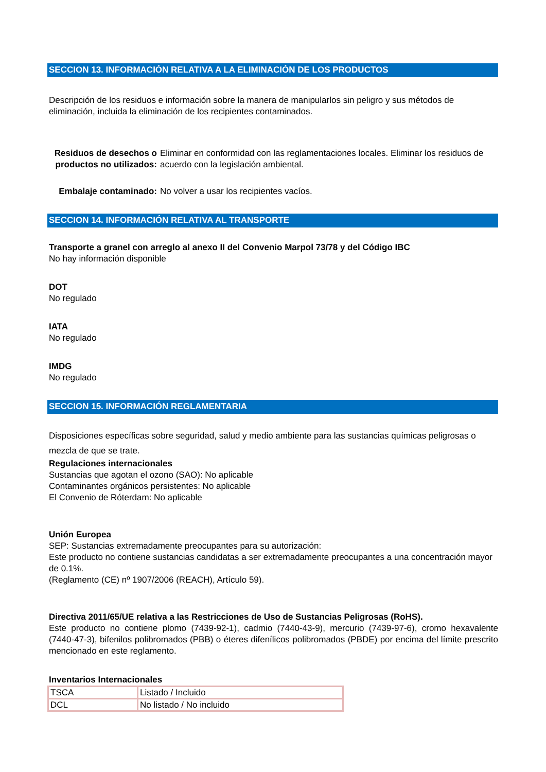SECCION 13. INFORMACIÓN RELATIVA A LA ELIMINACIÓN DE LOS PRODUCTOS
Descripción de los residuos e información sobre la manera de manipularlos sin peligro y sus métodos de eliminación, incluida la eliminación de los recipientes contaminados.
Residuos de desechos o productos no utilizados:
Eliminar en conformidad con las reglamentaciones locales. Eliminar los residuos de acuerdo con la legislación ambiental.
Embalaje contaminado:
No volver a usar los recipientes vacíos.
SECCION 14. INFORMACIÓN RELATIVA AL TRANSPORTE
Transporte a granel con arreglo al anexo II del Convenio Marpol 73/78 y del Código IBC
No hay información disponible
DOT
No regulado
IATA
No regulado
IMDG
No regulado
SECCION 15. INFORMACIÓN REGLAMENTARIA
Disposiciones específicas sobre seguridad, salud y medio ambiente para las sustancias químicas peligrosas o mezcla de que se trate.
Regulaciones internacionales
Sustancias que agotan el ozono (SAO): No aplicable
Contaminantes orgánicos persistentes: No aplicable
El Convenio de Róterdam: No aplicable
Unión Europea
SEP: Sustancias extremadamente preocupantes para su autorización:
Este producto no contiene sustancias candidatas a ser extremadamente preocupantes a una concentración mayor de 0.1%.
(Reglamento (CE) nº 1907/2006 (REACH), Artículo 59).
Directiva 2011/65/UE relativa a las Restricciones de Uso de Sustancias Peligrosas (RoHS).
Este producto no contiene plomo (7439-92-1), cadmio (7440-43-9), mercurio (7439-97-6), cromo hexavalente (7440-47-3), bifenilos polibromados (PBB) o éteres difenílicos polibromados (PBDE) por encima del límite prescrito mencionado en este reglamento.
Inventarios Internacionales
| TSCA | Listado / Incluido |
| DCL | No listado / No incluido |